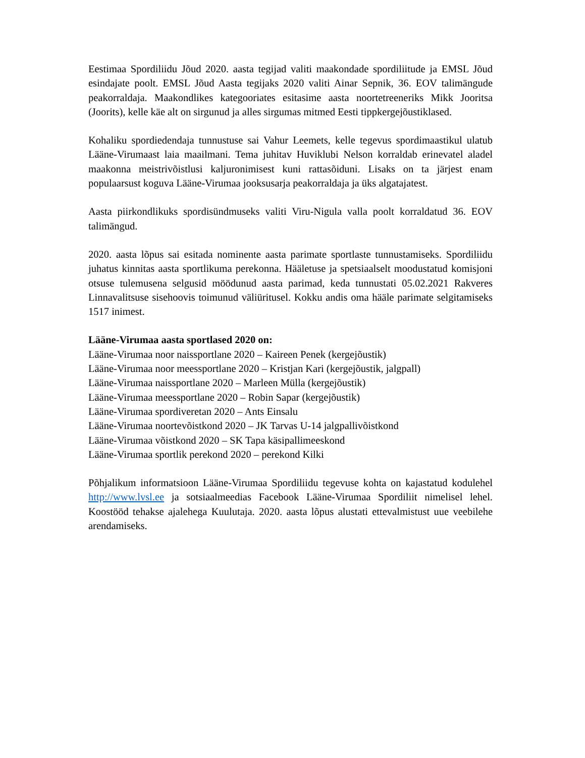Eestimaa Spordiliidu Jõud 2020. aasta tegijad valiti maakondade spordiliitude ja EMSL Jõud esindajate poolt. EMSL Jõud Aasta tegijaks 2020 valiti Ainar Sepnik, 36. EOV talimängude peakorraldaja. Maakondlikes kategooriates esitasime aasta noortetreeneriks Mikk Jooritsa (Joorits), kelle käe alt on sirgunud ja alles sirgumas mitmed Eesti tippkergejõustiklased.
Kohaliku spordiedendaja tunnustuse sai Vahur Leemets, kelle tegevus spordimaastikul ulatub Lääne-Virumaast laia maailmani. Tema juhitav Huviklubi Nelson korraldab erinevatel aladel maakonna meistrivõistlusi kaljuronimisest kuni rattasõiduni. Lisaks on ta järjest enam populaarsust koguva Lääne-Virumaa jooksusarja peakorraldaja ja üks algatajatest.
Aasta piirkondlikuks spordisündmuseks valiti Viru-Nigula valla poolt korraldatud 36. EOV talimängud.
2020. aasta lõpus sai esitada nominente aasta parimate sportlaste tunnustamiseks. Spordiliidu juhatus kinnitas aasta sportlikuma perekonna. Hääletuse ja spetsiaalselt moodustatud komisjoni otsuse tulemusena selgusid möödunud aasta parimad, keda tunnustati 05.02.2021 Rakveres Linnavalitsuse sisehoovis toimunud väliüritusel. Kokku andis oma hääle parimate selgitamiseks 1517 inimest.
Lääne-Virumaa aasta sportlased 2020 on:
Lääne-Virumaa noor naissportlane 2020 – Kaireen Penek (kergejõustik)
Lääne-Virumaa noor meessportlane 2020 – Kristjan Kari (kergejõustik, jalgpall)
Lääne-Virumaa naissportlane 2020 – Marleen Mülla (kergejõustik)
Lääne-Virumaa meessportlane 2020 – Robin Sapar (kergejõustik)
Lääne-Virumaa spordiveretan 2020 – Ants Einsalu
Lääne-Virumaa noortevõistkond 2020 – JK Tarvas U-14 jalgpallivõistkond
Lääne-Virumaa võistkond 2020 – SK Tapa käsipallimeeskond
Lääne-Virumaa sportlik perekond 2020 – perekond Kilki
Põhjalikum informatsioon Lääne-Virumaa Spordiliidu tegevuse kohta on kajastatud kodulehel http://www.lvsl.ee ja sotsiaalmeedias Facebook Lääne-Virumaa Spordiliit nimelisel lehel. Koostööd tehakse ajalehega Kuulutaja. 2020. aasta lõpus alustati ettevalmistust uue veebilehe arendamiseks.